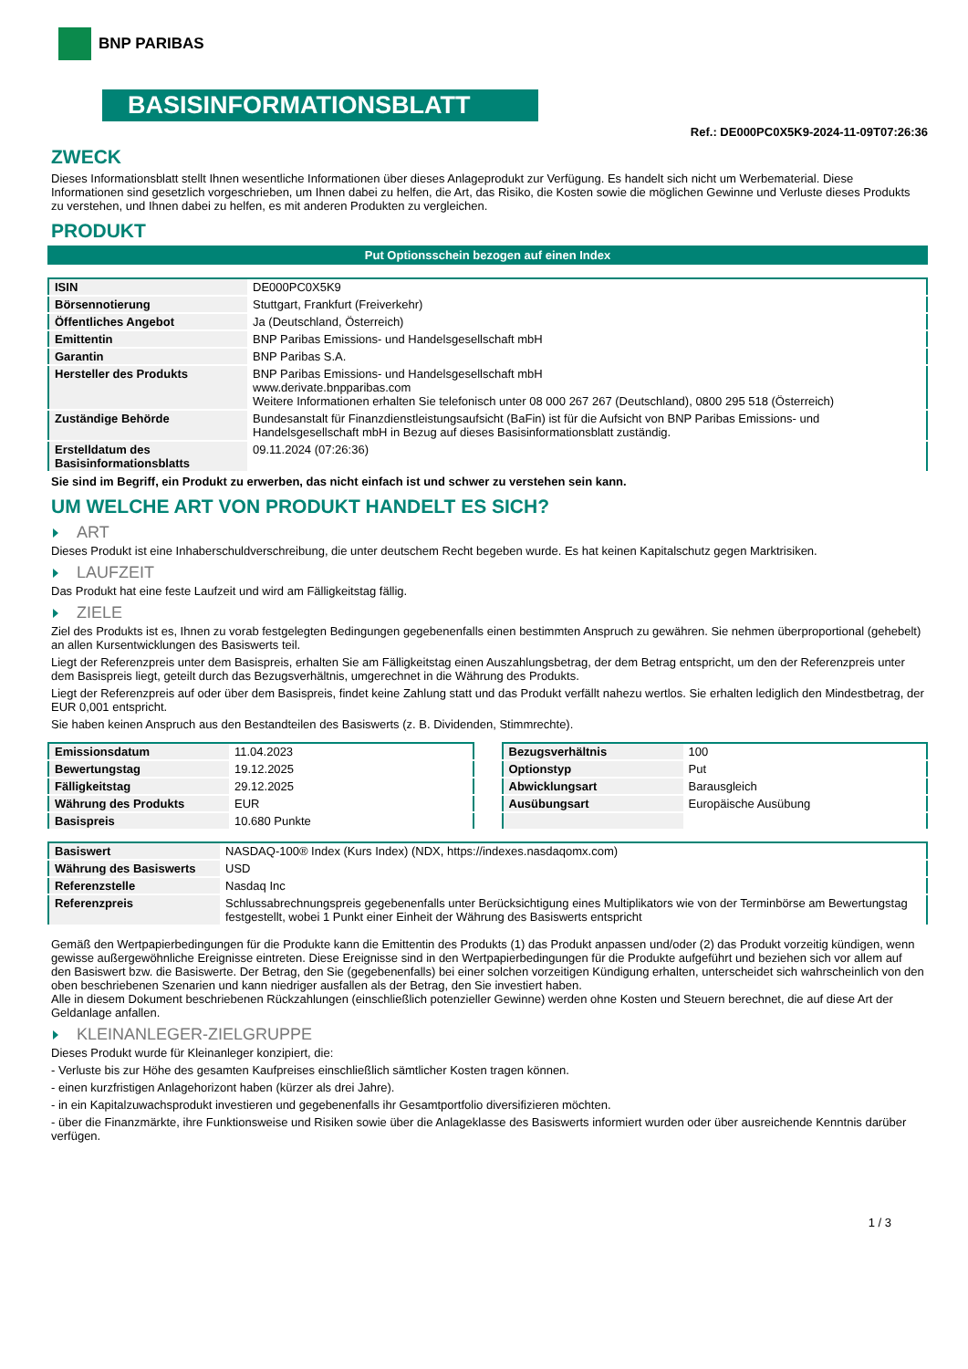BNP PARIBAS
BASISINFORMATIONSBLATT
Ref.: DE000PC0X5K9-2024-11-09T07:26:36
ZWECK
Dieses Informationsblatt stellt Ihnen wesentliche Informationen über dieses Anlageprodukt zur Verfügung. Es handelt sich nicht um Werbematerial. Diese Informationen sind gesetzlich vorgeschrieben, um Ihnen dabei zu helfen, die Art, das Risiko, die Kosten sowie die möglichen Gewinne und Verluste dieses Produkts zu verstehen, und Ihnen dabei zu helfen, es mit anderen Produkten zu vergleichen.
PRODUKT
Put Optionsschein bezogen auf einen Index
| ISIN | DE000PC0X5K9 |
| Börsennotierung | Stuttgart, Frankfurt (Freiverkehr) |
| Öffentliches Angebot | Ja (Deutschland, Österreich) |
| Emittentin | BNP Paribas Emissions- und Handelsgesellschaft mbH |
| Garantin | BNP Paribas S.A. |
| Hersteller des Produkts | BNP Paribas Emissions- und Handelsgesellschaft mbH www.derivate.bnpparibas.com Weitere Informationen erhalten Sie telefonisch unter 08 000 267 267 (Deutschland), 0800 295 518 (Österreich) |
| Zuständige Behörde | Bundesanstalt für Finanzdienstleistungsaufsicht (BaFin) ist für die Aufsicht von BNP Paribas Emissions- und Handelsgesellschaft mbH in Bezug auf dieses Basisinformationsblatt zuständig. |
| Erstelldatum des Basisinformationsblatts | 09.11.2024 (07:26:36) |
Sie sind im Begriff, ein Produkt zu erwerben, das nicht einfach ist und schwer zu verstehen sein kann.
UM WELCHE ART VON PRODUKT HANDELT ES SICH?
ART
Dieses Produkt ist eine Inhaberschuldverschreibung, die unter deutschem Recht begeben wurde. Es hat keinen Kapitalschutz gegen Marktrisiken.
LAUFZEIT
Das Produkt hat eine feste Laufzeit und wird am Fälligkeitstag fällig.
ZIELE
Ziel des Produkts ist es, Ihnen zu vorab festgelegten Bedingungen gegebenenfalls einen bestimmten Anspruch zu gewähren. Sie nehmen überproportional (gehebelt) an allen Kursentwicklungen des Basiswerts teil.
Liegt der Referenzpreis unter dem Basispreis, erhalten Sie am Fälligkeitstag einen Auszahlungsbetrag, der dem Betrag entspricht, um den der Referenzpreis unter dem Basispreis liegt, geteilt durch das Bezugsverhältnis, umgerechnet in die Währung des Produkts.
Liegt der Referenzpreis auf oder über dem Basispreis, findet keine Zahlung statt und das Produkt verfällt nahezu wertlos. Sie erhalten lediglich den Mindestbetrag, der EUR 0,001 entspricht.
Sie haben keinen Anspruch aus den Bestandteilen des Basiswerts (z. B. Dividenden, Stimmrechte).
| Emissionsdatum | 11.04.2023 |
| Bewertungstag | 19.12.2025 |
| Fälligkeitstag | 29.12.2025 |
| Währung des Produkts | EUR |
| Basispreis | 10.680 Punkte |
| Bezugsverhältnis | 100 |
| Optionstyp | Put |
| Abwicklungsart | Barausgleich |
| Ausübungsart | Europäische Ausübung |
| Basiswert | NASDAQ-100® Index (Kurs Index) (NDX, https://indexes.nasdaqomx.com) |
| Währung des Basiswerts | USD |
| Referenzstelle | Nasdaq Inc |
| Referenzpreis | Schlussabrechnungspreis gegebenenfalls unter Berücksichtigung eines Multiplikators wie von der Terminbörse am Bewertungstag festgestellt, wobei 1 Punkt einer Einheit der Währung des Basiswerts entspricht |
Gemäß den Wertpapierbedingungen für die Produkte kann die Emittentin des Produkts (1) das Produkt anpassen und/oder (2) das Produkt vorzeitig kündigen, wenn gewisse außergewöhnliche Ereignisse eintreten. Diese Ereignisse sind in den Wertpapierbedingungen für die Produkte aufgeführt und beziehen sich vor allem auf den Basiswert bzw. die Basiswerte. Der Betrag, den Sie (gegebenenfalls) bei einer solchen vorzeitigen Kündigung erhalten, unterscheidet sich wahrscheinlich von den oben beschriebenen Szenarien und kann niedriger ausfallen als der Betrag, den Sie investiert haben.
Alle in diesem Dokument beschriebenen Rückzahlungen (einschließlich potenzieller Gewinne) werden ohne Kosten und Steuern berechnet, die auf diese Art der Geldanlage anfallen.
KLEINANLEGER-ZIELGRUPPE
Dieses Produkt wurde für Kleinanleger konzipiert, die:
- Verluste bis zur Höhe des gesamten Kaufpreises einschließlich sämtlicher Kosten tragen können.
- einen kurzfristigen Anlagehorizont haben (kürzer als drei Jahre).
- in ein Kapitalzuwachsprodukt investieren und gegebenenfalls ihr Gesamtportfolio diversifizieren möchten.
- über die Finanzmärkte, ihre Funktionsweise und Risiken sowie über die Anlageklasse des Basiswerts informiert wurden oder über ausreichende Kenntnis darüber verfügen.
1 / 3